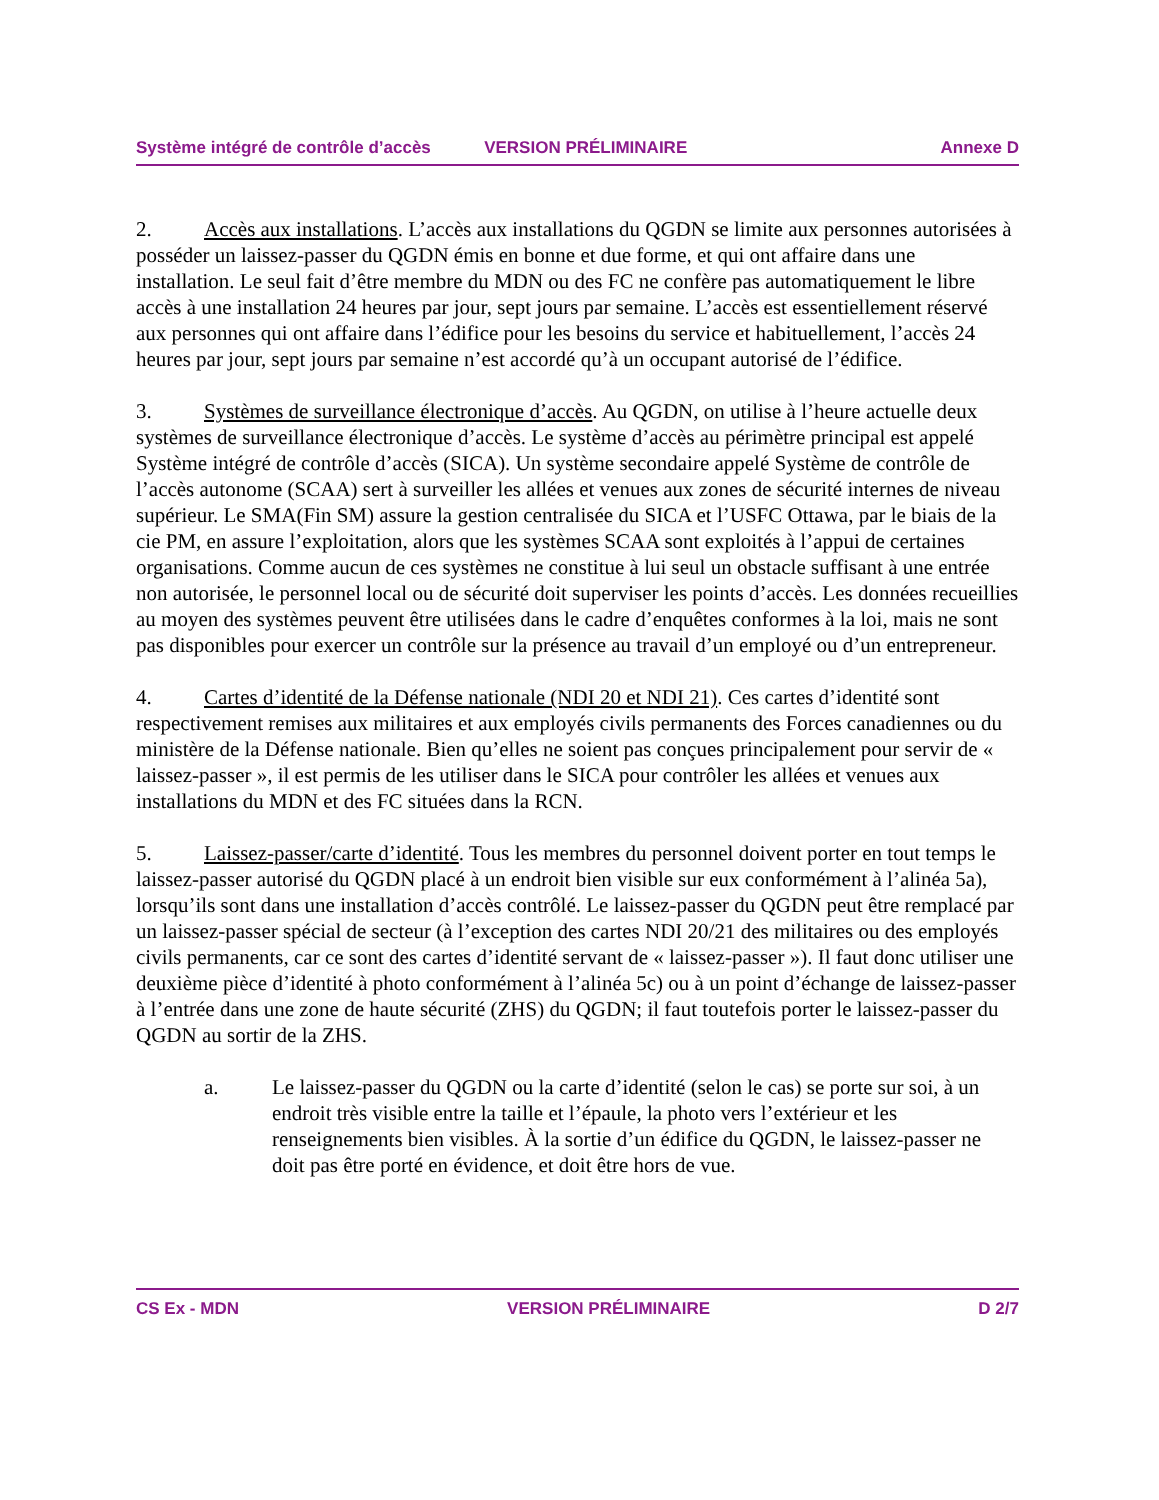Système intégré de contrôle d’accès VERSION PRÉLIMINAIRE Annexe D
2. Accès aux installations. L’accès aux installations du QGDN se limite aux personnes autorisées à posséder un laissez-passer du QGDN émis en bonne et due forme, et qui ont affaire dans une installation. Le seul fait d’être membre du MDN ou des FC ne confère pas automatiquement le libre accès à une installation 24 heures par jour, sept jours par semaine. L’accès est essentiellement réservé aux personnes qui ont affaire dans l’édifice pour les besoins du service et habituellement, l’accès 24 heures par jour, sept jours par semaine n’est accordé qu’à un occupant autorisé de l’édifice.
3. Systèmes de surveillance électronique d’accès. Au QGDN, on utilise à l’heure actuelle deux systèmes de surveillance électronique d’accès. Le système d’accès au périmètre principal est appelé Système intégré de contrôle d’accès (SICA). Un système secondaire appelé Système de contrôle de l’accès autonome (SCAA) sert à surveiller les allées et venues aux zones de sécurité internes de niveau supérieur. Le SMA(Fin SM) assure la gestion centralisée du SICA et l’USFC Ottawa, par le biais de la cie PM, en assure l’exploitation, alors que les systèmes SCAA sont exploités à l’appui de certaines organisations. Comme aucun de ces systèmes ne constitue à lui seul un obstacle suffisant à une entrée non autorisée, le personnel local ou de sécurité doit superviser les points d’accès. Les données recueillies au moyen des systèmes peuvent être utilisées dans le cadre d’enquêtes conformes à la loi, mais ne sont pas disponibles pour exercer un contrôle sur la présence au travail d’un employé ou d’un entrepreneur.
4. Cartes d’identité de la Défense nationale (NDI 20 et NDI 21). Ces cartes d’identité sont respectivement remises aux militaires et aux employés civils permanents des Forces canadiennes ou du ministère de la Défense nationale. Bien qu’elles ne soient pas conçues principalement pour servir de « laissez-passer », il est permis de les utiliser dans le SICA pour contrôler les allées et venues aux installations du MDN et des FC situées dans la RCN.
5. Laissez-passer/carte d’identité. Tous les membres du personnel doivent porter en tout temps le laissez-passer autorisé du QGDN placé à un endroit bien visible sur eux conformément à l’alinéa 5a), lorsqu’ils sont dans une installation d’accès contrôlé. Le laissez-passer du QGDN peut être remplacé par un laissez-passer spécial de secteur (à l’exception des cartes NDI 20/21 des militaires ou des employés civils permanents, car ce sont des cartes d’identité servant de « laissez-passer »). Il faut donc utiliser une deuxième pièce d’identité à photo conformément à l’alinéa 5c) ou à un point d’échange de laissez-passer à l’entrée dans une zone de haute sécurité (ZHS) du QGDN; il faut toutefois porter le laissez-passer du QGDN au sortir de la ZHS.
a. Le laissez-passer du QGDN ou la carte d’identité (selon le cas) se porte sur soi, à un endroit très visible entre la taille et l’épaule, la photo vers l’extérieur et les renseignements bien visibles. À la sortie d’un édifice du QGDN, le laissez-passer ne doit pas être porté en évidence, et doit être hors de vue.
CS Ex - MDN VERSION PRÉLIMINAIRE D 2/7